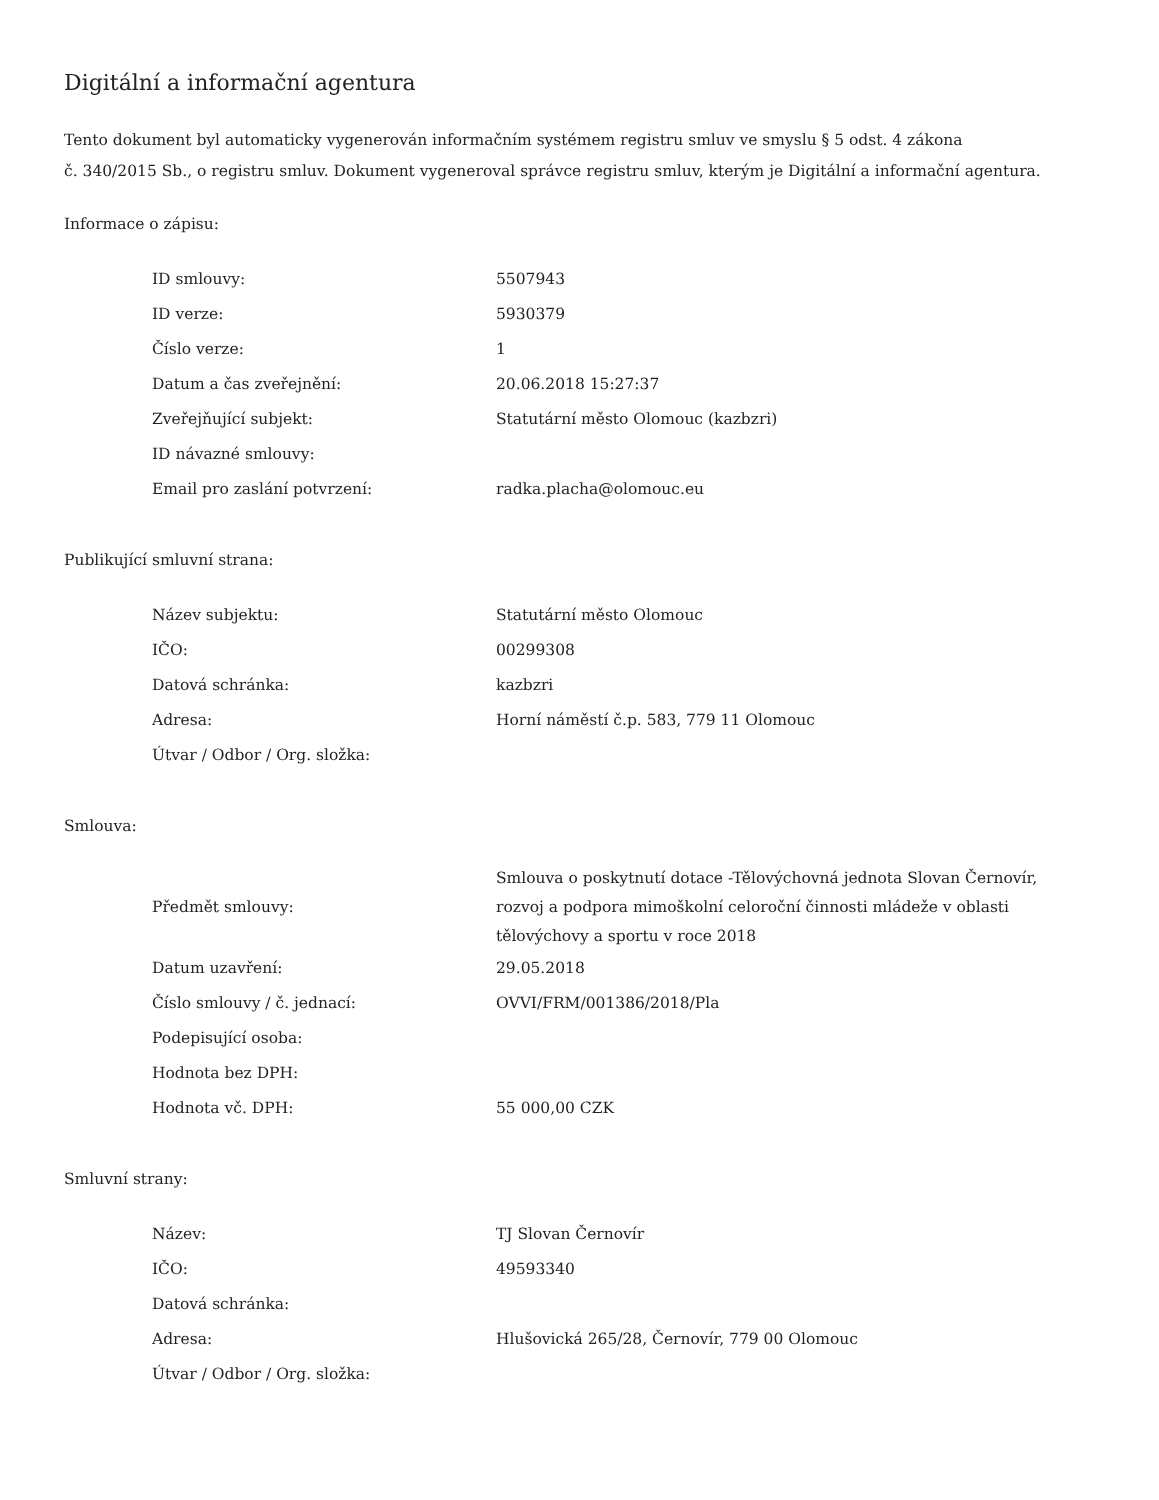Digitální a informační agentura
Tento dokument byl automaticky vygenerován informačním systémem registru smluv ve smyslu § 5 odst. 4 zákona
č. 340/2015 Sb., o registru smluv. Dokument vygeneroval správce registru smluv, kterým je Digitální a informační agentura.
Informace o zápisu:
| ID smlouvy: | 5507943 |
| ID verze: | 5930379 |
| Číslo verze: | 1 |
| Datum a čas zveřejnění: | 20.06.2018 15:27:37 |
| Zveřejňující subjekt: | Statutární město Olomouc (kazbzri) |
| ID návazné smlouvy: | |
| Email pro zaslání potvrzení: | radka.placha@olomouc.eu |
Publikující smluvní strana:
| Název subjektu: | Statutární město Olomouc |
| IČO: | 00299308 |
| Datová schránka: | kazbzri |
| Adresa: | Horní náměstí č.p. 583, 779 11 Olomouc |
| Útvar / Odbor / Org. složka: | |
Smlouva:
| Předmět smlouvy: | Smlouva o poskytnutí dotace -Tělovýchovná jednota Slovan Černovír, rozvoj a podpora mimoškolní celoroční činnosti mládeže v oblasti tělovýchovy a sportu v roce 2018 |
| Datum uzavření: | 29.05.2018 |
| Číslo smlouvy / č. jednací: | OVVI/FRM/001386/2018/Pla |
| Podepisující osoba: | |
| Hodnota bez DPH: | |
| Hodnota vč. DPH: | 55 000,00 CZK |
Smluvní strany:
| Název: | TJ Slovan Černovír |
| IČO: | 49593340 |
| Datová schránka: | |
| Adresa: | Hlušovická 265/28, Černovír, 779 00 Olomouc |
| Útvar / Odbor / Org. složka: | |